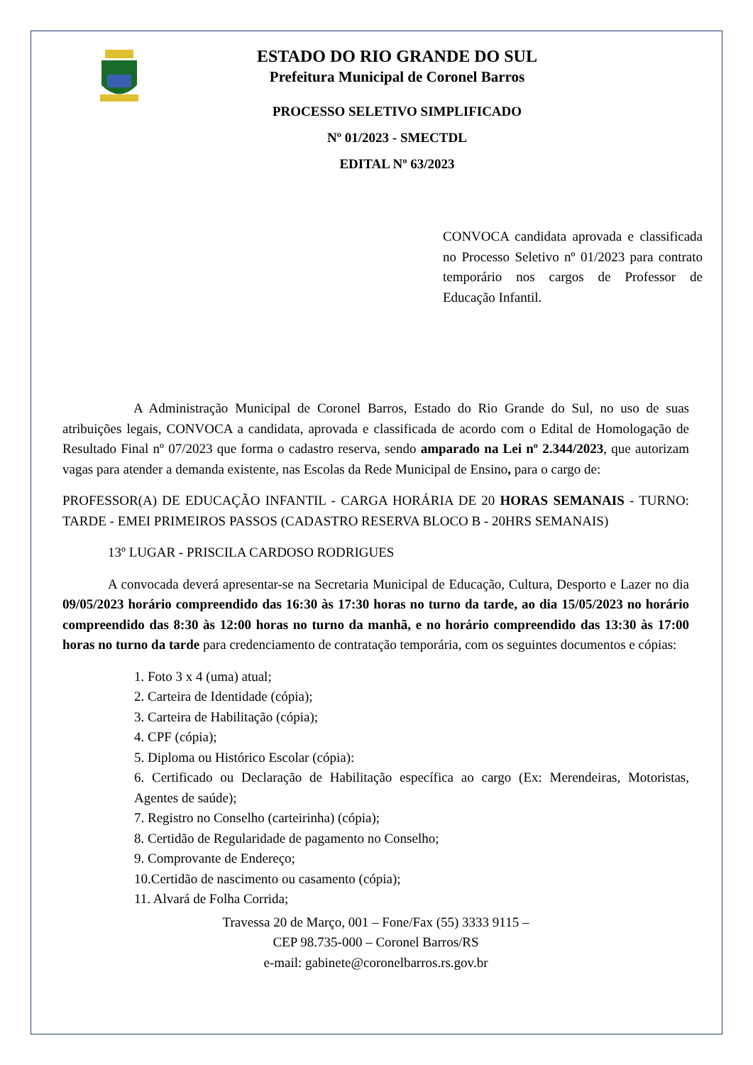ESTADO DO RIO GRANDE DO SUL
Prefeitura Municipal de Coronel Barros
PROCESSO SELETIVO SIMPLIFICADO
Nº 01/2023 - SMECTDL
EDITAL Nº 63/2023
CONVOCA candidata aprovada e classificada no Processo Seletivo nº 01/2023 para contrato temporário nos cargos de Professor de Educação Infantil.
A Administração Municipal de Coronel Barros, Estado do Rio Grande do Sul, no uso de suas atribuições legais, CONVOCA a candidata, aprovada e classificada de acordo com o Edital de Homologação de Resultado Final nº 07/2023 que forma o cadastro reserva, sendo amparado na Lei nº 2.344/2023, que autorizam vagas para atender a demanda existente, nas Escolas da Rede Municipal de Ensino, para o cargo de:
PROFESSOR(A) DE EDUCAÇÃO INFANTIL - CARGA HORÁRIA DE 20 HORAS SEMANAIS - TURNO: TARDE - EMEI PRIMEIROS PASSOS (CADASTRO RESERVA BLOCO B - 20HRS SEMANAIS)
13º LUGAR - PRISCILA CARDOSO RODRIGUES
A convocada deverá apresentar-se na Secretaria Municipal de Educação, Cultura, Desporto e Lazer no dia 09/05/2023 horário compreendido das 16:30 às 17:30 horas no turno da tarde, ao dia 15/05/2023 no horário compreendido das 8:30 às 12:00 horas no turno da manhã, e no horário compreendido das 13:30 às 17:00 horas no turno da tarde para credenciamento de contratação temporária, com os seguintes documentos e cópias:
1. Foto 3 x 4 (uma) atual;
2. Carteira de Identidade (cópia);
3. Carteira de Habilitação (cópia);
4. CPF (cópia);
5. Diploma ou Histórico Escolar (cópia):
6. Certificado ou Declaração de Habilitação específica ao cargo (Ex: Merendeiras, Motoristas, Agentes de saúde);
7. Registro no Conselho (carteirinha) (cópia);
8. Certidão de Regularidade de pagamento no Conselho;
9. Comprovante de Endereço;
10.Certidão de nascimento ou casamento (cópia);
11. Alvará de Folha Corrida;
Travessa 20 de Março, 001 – Fone/Fax (55) 3333 9115 –
CEP 98.735-000 – Coronel Barros/RS
e-mail: gabinete@coronelbarros.rs.gov.br